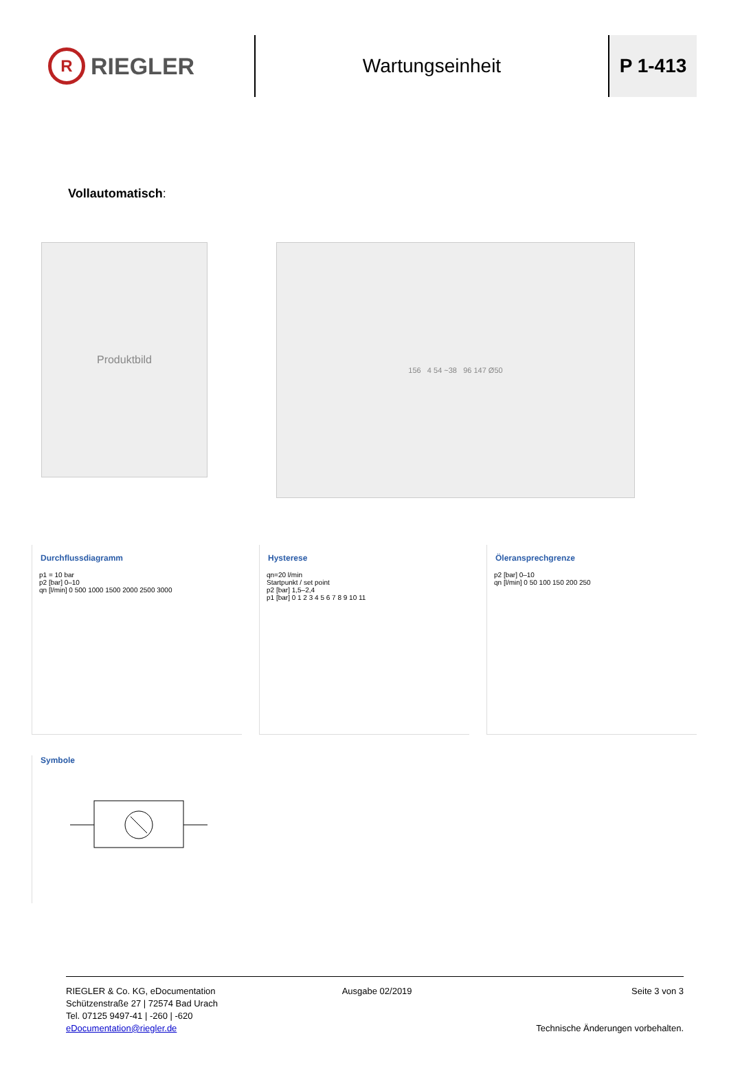R
RIEGLER
Wartungseinheit P 1-413
Vollautomatisch:
Produktbild
156 4 54 ~38 96 147 Ø50
Durchflussdiagramm
p1 = 10 bar
p2 [bar] 0–10
qn [l/min] 0 500 1000 1500 2000 2500 3000
Hysterese
qn=20 l/min
Startpunkt / set point
p2 [bar] 1,5–2,4
p1 [bar] 0 1 2 3 4 5 6 7 8 9 10 11
Öleransprechgrenze
p2 [bar] 0–10
qn [l/min] 0 50 100 150 200 250
Symbole
RIEGLER & Co. KG, eDocumentation
Schützenstraße 27 | 72574 Bad Urach
Tel. 07125 9497-41 | -260 | -620
eDocumentation@riegler.de
Ausgabe 02/2019 Seite 3 von 3
Technische Änderungen vorbehalten.